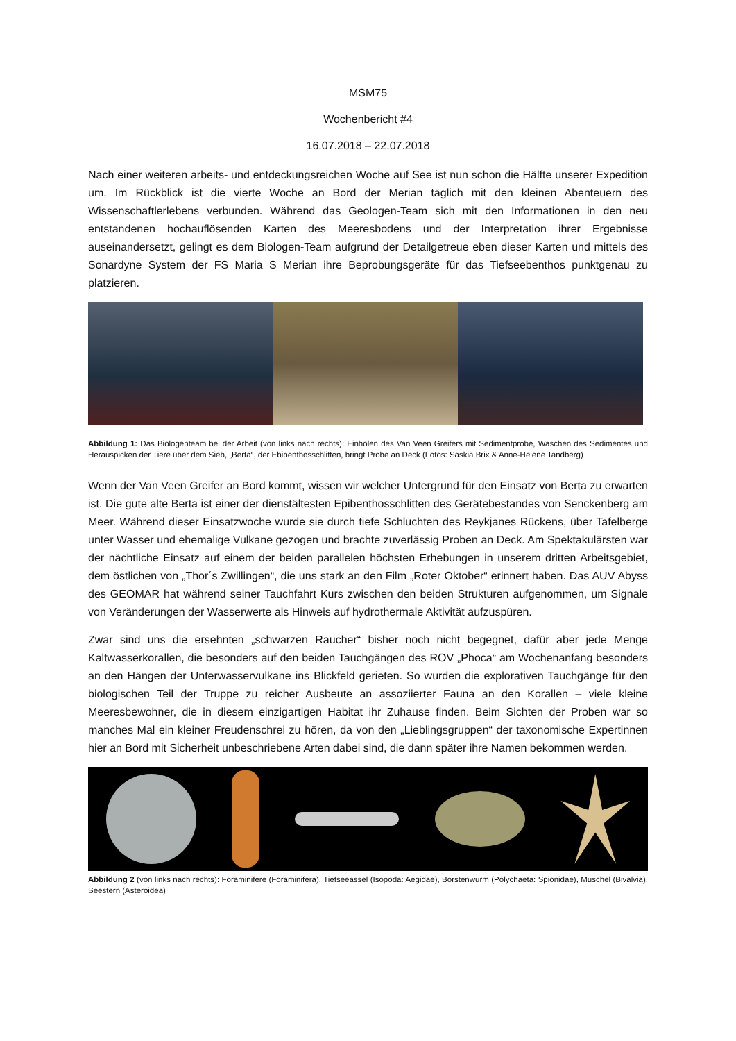MSM75
Wochenbericht #4
16.07.2018 – 22.07.2018
Nach einer weiteren arbeits- und entdeckungsreichen Woche auf See ist nun schon die Hälfte unserer Expedition um. Im Rückblick ist die vierte Woche an Bord der Merian täglich mit den kleinen Abenteuern des Wissenschaftlerlebens verbunden. Während das Geologen-Team sich mit den Informationen in den neu entstandenen hochauflösenden Karten des Meeresbodens und der Interpretation ihrer Ergebnisse auseinandersetzt, gelingt es dem Biologen-Team aufgrund der Detailgetreue eben dieser Karten und mittels des Sonardyne System der FS Maria S Merian ihre Beprobungsgeräte für das Tiefseebenthos punktgenau zu platzieren.
Abbildung 1: Das Biologenteam bei der Arbeit (von links nach rechts): Einholen des Van Veen Greifers mit Sedimentprobe, Waschen des Sedimentes und Herauspicken der Tiere über dem Sieb, „Berta“, der Ebibenthosschlitten, bringt Probe an Deck (Fotos: Saskia Brix & Anne-Helene Tandberg)
Wenn der Van Veen Greifer an Bord kommt, wissen wir welcher Untergrund für den Einsatz von Berta zu erwarten ist. Die gute alte Berta ist einer der dienstältesten Epibenthosschlitten des Gerätebestandes von Senckenberg am Meer. Während dieser Einsatzwoche wurde sie durch tiefe Schluchten des Reykjanes Rückens, über Tafelberge unter Wasser und ehemalige Vulkane gezogen und brachte zuverlässig Proben an Deck. Am Spektakulärsten war der nächtliche Einsatz auf einem der beiden parallelen höchsten Erhebungen in unserem dritten Arbeitsgebiet, dem östlichen von „Thor´s Zwillingen“, die uns stark an den Film „Roter Oktober“ erinnert haben. Das AUV Abyss des GEOMAR hat während seiner Tauchfahrt Kurs zwischen den beiden Strukturen aufgenommen, um Signale von Veränderungen der Wasserwerte als Hinweis auf hydrothermale Aktivität aufzuspüren.
Zwar sind uns die ersehnten „schwarzen Raucher“ bisher noch nicht begegnet, dafür aber jede Menge Kaltwasserkorallen, die besonders auf den beiden Tauchgängen des ROV „Phoca“ am Wochenanfang besonders an den Hängen der Unterwasservulkane ins Blickfeld gerieten. So wurden die explorativen Tauchgänge für den biologischen Teil der Truppe zu reicher Ausbeute an assoziierter Fauna an den Korallen – viele kleine Meeresbewohner, die in diesem einzigartigen Habitat ihr Zuhause finden. Beim Sichten der Proben war so manches Mal ein kleiner Freudenschrei zu hören, da von den „Lieblingsgruppen“ der taxonomische Expertinnen hier an Bord mit Sicherheit unbeschriebene Arten dabei sind, die dann später ihre Namen bekommen werden.
Abbildung 2 (von links nach rechts): Foraminifere (Foraminifera), Tiefseeassel (Isopoda: Aegidae), Borstenwurm (Polychaeta: Spionidae), Muschel (Bivalvia), Seestern (Asteroidea)